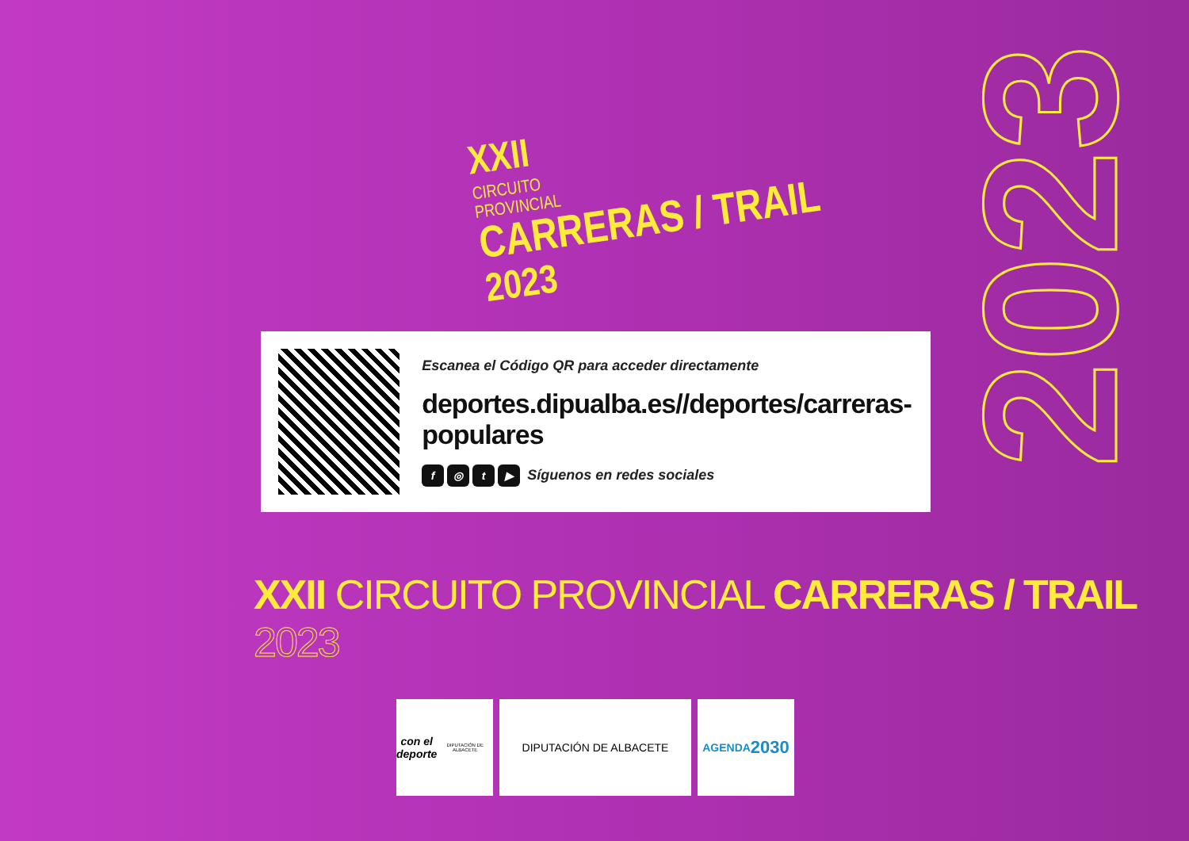XXII
CIRCUITO
PROVINCIAL
CARRERAS / TRAIL
2023
2023
Escanea el Código QR para acceder directamente
deportes.dipualba.es//deportes/carreras-populares
f ◎ t ▶ Síguenos en redes sociales
XXII CIRCUITO PROVINCIAL CARRERAS / TRAIL 2023
con el
deporte
DIPUTACIÓN DE ALBACETE
DIPUTACIÓN DE ALBACETE AGENDA
2030